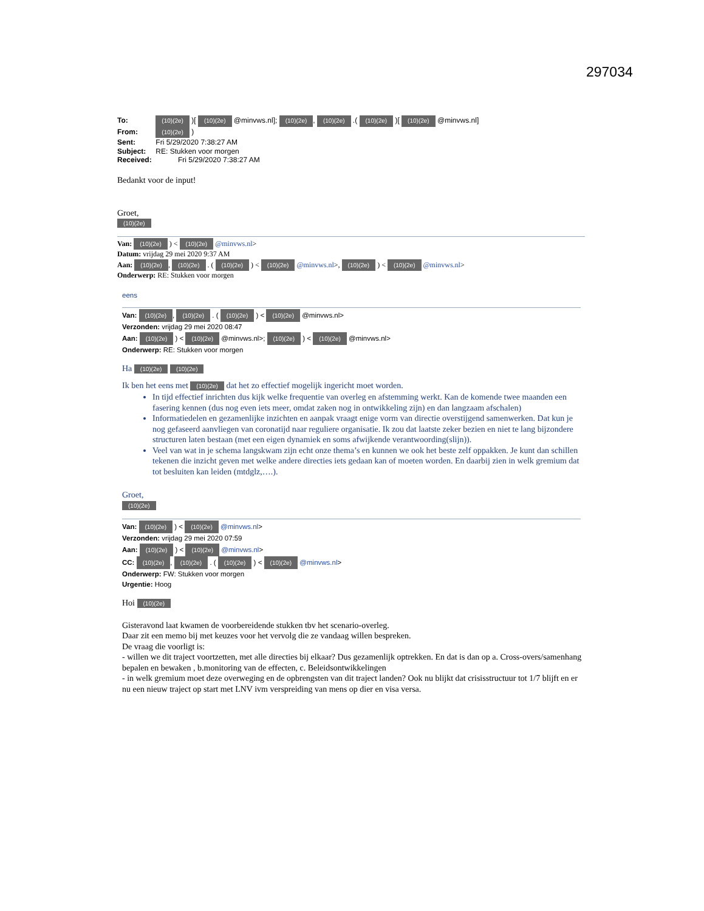297034
To: (10)(2e) )[ (10)(2e) @minvws.nl]; (10)(2e), (10)(2e) .( (10)(2e) )[ (10)(2e) @minvws.nl]
From: (10)(2e) )
Sent: Fri 5/29/2020 7:38:27 AM
Subject: RE: Stukken voor morgen
Received: Fri 5/29/2020 7:38:27 AM
Bedankt voor de input!
Groet,
(10)(2e)
Van: (10)(2e) ) < (10)(2e) @minvws.nl>
Datum: vrijdag 29 mei 2020 9:37 AM
Aan: (10)(2e), (10)(2e) . ( (10)(2e) ) < (10)(2e) @minvws.nl>, (10)(2e) ) < (10)(2e) @minvws.nl>
Onderwerp: RE: Stukken voor morgen
eens
Van: (10)(2e), (10)(2e) . ( (10)(2e) ) < (10)(2e) @minvws.nl>
Verzonden: vrijdag 29 mei 2020 08:47
Aan: (10)(2e) ) < (10)(2e) @minvws.nl>; (10)(2e) ) < (10)(2e) @minvws.nl>
Onderwerp: RE: Stukken voor morgen
Ha (10)(2e) (10)(2e)
Ik ben het eens met (10)(2e) dat het zo effectief mogelijk ingericht moet worden.
In tijd effectief inrichten dus kijk welke frequentie van overleg en afstemming werkt. Kan de komende twee maanden een fasering kennen (dus nog even iets meer, omdat zaken nog in ontwikkeling zijn) en dan langzaam afschalen)
Informatiedelen en gezamenlijke inzichten en aanpak vraagt enige vorm van directie overstijgend samenwerken. Dat kun je nog gefaseerd aanvliegen van coronatijd naar reguliere organisatie. Ik zou dat laatste zeker bezien en niet te lang bijzondere structuren laten bestaan (met een eigen dynamiek en soms afwijkende verantwoording(slijn)).
Veel van wat in je schema langskwam zijn echt onze thema’s en kunnen we ook het beste zelf oppakken. Je kunt dan schillen tekenen die inzicht geven met welke andere directies iets gedaan kan of moeten worden. En daarbij zien in welk gremium dat tot besluiten kan leiden (mtdglz,….).
Groet,
(10)(2e)
Van: (10)(2e) ) < (10)(2e) @minvws.nl>
Verzonden: vrijdag 29 mei 2020 07:59
Aan: (10)(2e) ) < (10)(2e) @minvws.nl>
CC: (10)(2e), (10)(2e) . ( (10)(2e) ) < (10)(2e) @minvws.nl>
Onderwerp: FW: Stukken voor morgen
Urgentie: Hoog
Hoi (10)(2e)
Gisteravond laat kwamen de voorbereidende stukken tbv het scenario-overleg.
Daar zit een memo bij met keuzes voor het vervolg die ze vandaag willen bespreken.
De vraag die voorligt is:
- willen we dit traject voortzetten, met alle directies bij elkaar? Dus gezamenlijk optrekken. En dat is dan op a. Cross-overs/samenhang bepalen en bewaken , b.monitoring van de effecten, c. Beleidsontwikkelingen
- in welk gremium moet deze overweging en de opbrengsten van dit traject landen? Ook nu blijkt dat crisisstructuur tot 1/7 blijft en er nu een nieuw traject op start met LNV ivm verspreiding van mens op dier en visa versa.